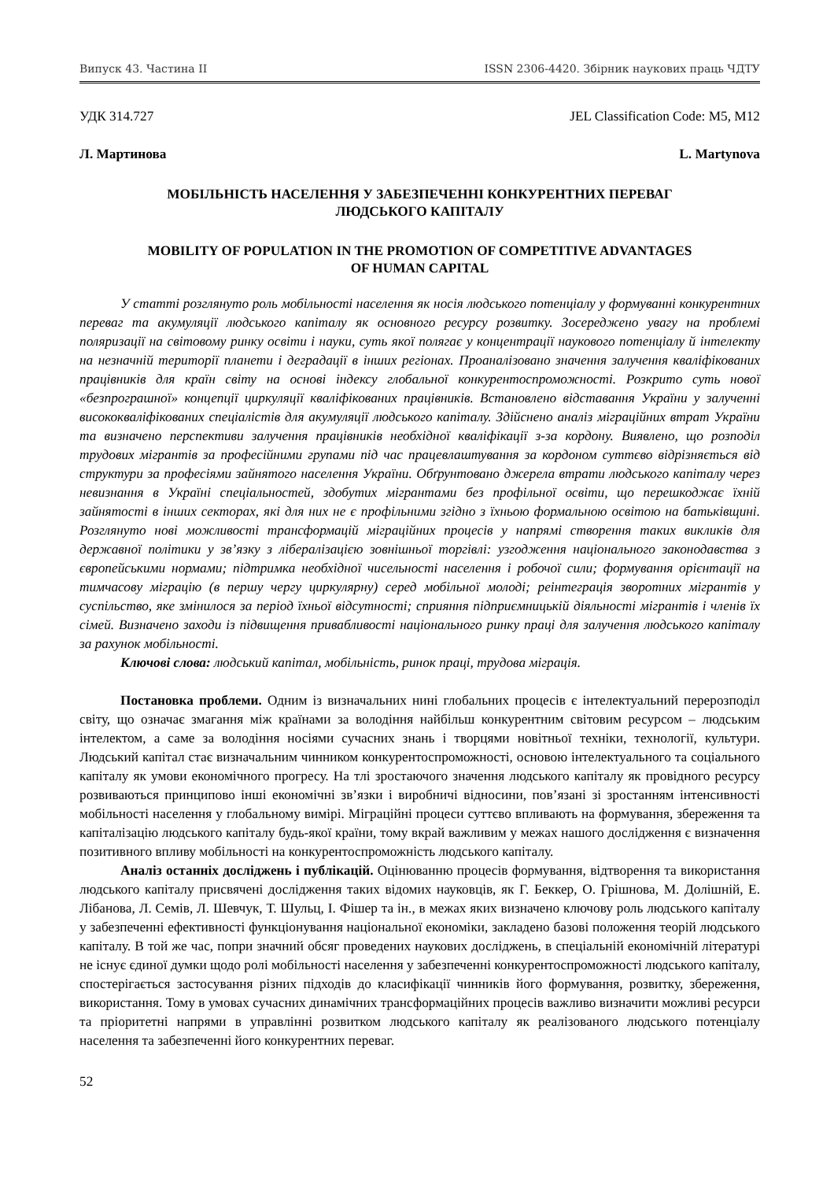Випуск 43. Частина ІІ ISSN 2306-4420. Збірник наукових праць ЧДТУ
УДК 314.727 JEL Classification Code: M5, M12
Л. Мартинова L. Martynova
МОБІЛЬНІСТЬ НАСЕЛЕННЯ У ЗАБЕЗПЕЧЕННІ КОНКУРЕНТНИХ ПЕРЕВАГ
ЛЮДСЬКОГО КАПІТАЛУ
MOBILITY OF POPULATION IN THE PROMOTION OF COMPETITIVE ADVANTAGES
OF HUMAN CAPITAL
У статті розглянуто роль мобільності населення як носія людського потенціалу у формуванні конкурентних переваг та акумуляції людського капіталу як основного ресурсу розвитку. Зосереджено увагу на проблемі поляризації на світовому ринку освіти і науки, суть якої полягає у концентрації наукового потенціалу й інтелекту на незначній території планети і деградації в інших регіонах. Проаналізовано значення залучення кваліфікованих працівників для країн світу на основі індексу глобальної конкурентоспроможності. Розкрито суть нової «безпрограшної» концепції циркуляції кваліфікованих працівників. Встановлено відставання України у залученні висококваліфікованих спеціалістів для акумуляції людського капіталу. Здійснено аналіз міграційних втрат України та визначено перспективи залучення працівників необхідної кваліфікації з-за кордону. Виявлено, що розподіл трудових мігрантів за професійними групами під час працевлаштування за кордоном суттєво відрізняється від структури за професіями зайнятого населення України. Обґрунтовано джерела втрати людського капіталу через невизнання в Україні спеціальностей, здобутих мігрантами без профільної освіти, що перешкоджає їхній зайнятості в інших секторах, які для них не є профільними згідно з їхньою формальною освітою на батьківщині. Розглянуто нові можливості трансформацій міграційних процесів у напрямі створення таких викликів для державної політики у зв’язку з лібералізацією зовнішньої торгівлі: узгодження національного законодавства з європейськими нормами; підтримка необхідної чисельності населення і робочої сили; формування орієнтації на тимчасову міграцію (в першу чергу циркулярну) серед мобільної молоді; реінтеграція зворотних мігрантів у суспільство, яке змінилося за період їхньої відсутності; сприяння підприємницькій діяльності мігрантів і членів їх сімей. Визначено заходи із підвищення привабливості національного ринку праці для залучення людського капіталу за рахунок мобільності.
Ключові слова: людський капітал, мобільність, ринок праці, трудова міграція.
Постановка проблеми. Одним із визначальних нині глобальних процесів є інтелектуальний перерозподіл світу, що означає змагання між країнами за володіння найбільш конкурентним світовим ресурсом – людським інтелектом, а саме за володіння носіями сучасних знань і творцями новітньої техніки, технології, культури. Людський капітал стає визначальним чинником конкурентоспроможності, основою інтелектуального та соціального капіталу як умови економічного прогресу. На тлі зростаючого значення людського капіталу як провідного ресурсу розвиваються принципово інші економічні зв’язки і виробничі відносини, пов’язані зі зростанням інтенсивності мобільності населення у глобальному вимірі. Міграційні процеси суттєво впливають на формування, збереження та капіталізацію людського капіталу будь-якої країни, тому вкрай важливим у межах нашого дослідження є визначення позитивного впливу мобільності на конкурентоспроможність людського капіталу.
Аналіз останніх досліджень і публікацій. Оцінюванню процесів формування, відтворення та використання людського капіталу присвячені дослідження таких відомих науковців, як Г. Беккер, О. Грішнова, М. Долішній, Е. Лібанова, Л. Семів, Л. Шевчук, Т. Шульц, І. Фішер та ін., в межах яких визначено ключову роль людського капіталу у забезпеченні ефективності функціонування національної економіки, закладено базові положення теорій людського капіталу. В той же час, попри значний обсяг проведених наукових досліджень, в спеціальній економічній літературі не існує єдиної думки щодо ролі мобільності населення у забезпеченні конкурентоспроможності людського капіталу, спостерігається застосування різних підходів до класифікації чинників його формування, розвитку, збереження, використання. Тому в умовах сучасних динамічних трансформаційних процесів важливо визначити можливі ресурси та пріоритетні напрями в управлінні розвитком людського капіталу як реалізованого людського потенціалу населення та забезпеченні його конкурентних переваг.
52